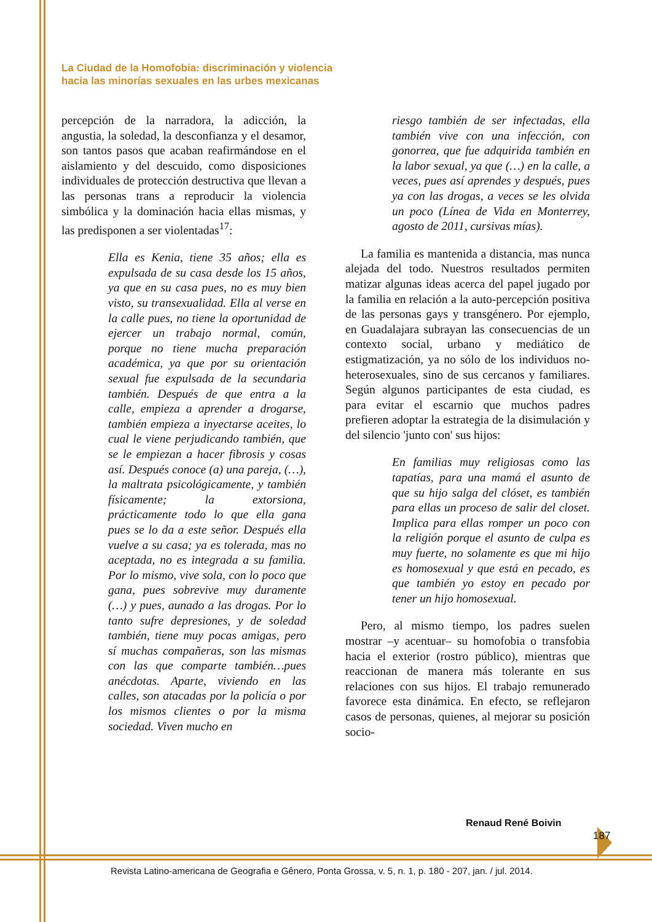La Ciudad de la Homofobia: discriminación y violencia
hacia las minorías sexuales en las urbes mexicanas
percepción de la narradora, la adicción, la angustia, la soledad, la desconfianza y el desamor, son tantos pasos que acaban reafirmándose en el aislamiento y del descuido, como disposiciones individuales de protección destructiva que llevan a las personas trans a reproducir la violencia simbólica y la dominación hacia ellas mismas, y las predisponen a ser violentadas<sup>17</sup>:
Ella es Kenia, tiene 35 años; ella es expulsada de su casa desde los 15 años, ya que en su casa pues, no es muy bien visto, su transexualidad. Ella al verse en la calle pues, no tiene la oportunidad de ejercer un trabajo normal, común, porque no tiene mucha preparación académica, ya que por su orientación sexual fue expulsada de la secundaria también. Después de que entra a la calle, empieza a aprender a drogarse, también empieza a inyectarse aceites, lo cual le viene perjudicando también, que se le empiezan a hacer fibrosis y cosas así. Después conoce (a) una pareja, (…), la maltrata psicológicamente, y también físicamente; la extorsiona, prácticamente todo lo que ella gana pues se lo da a este señor. Después ella vuelve a su casa; ya es tolerada, mas no aceptada, no es integrada a su familia. Por lo mismo, vive sola, con lo poco que gana, pues sobrevive muy duramente (…) y pues, aunado a las drogas. Por lo tanto sufre depresiones, y de soledad también, tiene muy pocas amigas, pero sí muchas compañeras, son las mismas con las que comparte también…pues anécdotas. Aparte, viviendo en las calles, son atacadas por la policía o por los mismos clientes o por la misma sociedad. Viven mucho en
riesgo también de ser infectadas, ella también vive con una infección, con gonorrea, que fue adquirida también en la labor sexual, ya que (…) en la calle, a veces, pues así aprendes y después, pues ya con las drogas, a veces se les olvida un poco (Línea de Vida en Monterrey, agosto de 2011, cursivas mías).
La familia es mantenida a distancia, mas nunca alejada del todo. Nuestros resultados permiten matizar algunas ideas acerca del papel jugado por la familia en relación a la auto-percepción positiva de las personas gays y transgénero. Por ejemplo, en Guadalajara subrayan las consecuencias de un contexto social, urbano y mediático de estigmatización, ya no sólo de los individuos no-heterosexuales, sino de sus cercanos y familiares. Según algunos participantes de esta ciudad, es para evitar el escarnio que muchos padres prefieren adoptar la estrategia de la disimulación y del silencio 'junto con' sus hijos:
En familias muy religiosas como las tapatías, para una mamá el asunto de que su hijo salga del clóset, es también para ellas un proceso de salir del closet. Implica para ellas romper un poco con la religión porque el asunto de culpa es muy fuerte, no solamente es que mi hijo es homosexual y que está en pecado, es que también yo estoy en pecado por tener un hijo homosexual.
Pero, al mismo tiempo, los padres suelen mostrar –y acentuar– su homofobia o transfobia hacia el exterior (rostro público), mientras que reaccionan de manera más tolerante en sus relaciones con sus hijos. El trabajo remunerado favorece esta dinámica. En efecto, se reflejaron casos de personas, quienes, al mejorar su posición socio-
Renaud René Boivin
187
Revista Latino-americana de Geografia e Gênero, Ponta Grossa, v. 5, n. 1, p. 180 - 207, jan. / jul. 2014.